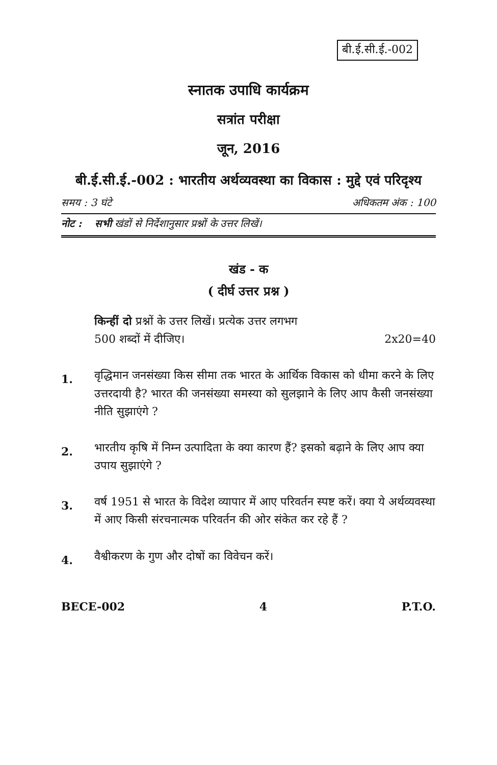बी.ई.सी.ई.-002
स्नातक उपाधि कार्यक्रम
सत्रांत परीक्षा
जून, 2016
बी.ई.सी.ई.-002 : भारतीय अर्थव्यवस्था का विकास : मुद्दे एवं परिदृश्य
समय : 3 घंटे अधिकतम अंक : 100
नोट : सभी खंडों से निर्देशानुसार प्रश्नों के उत्तर लिखें।
खंड - क
( दीर्घ उत्तर प्रश्न )
किन्हीं दो प्रश्नों के उत्तर लिखें। प्रत्येक उत्तर लगभग
500 शब्दों में दीजिए। 2x20=40
1. वृद्धिमान जनसंख्या किस सीमा तक भारत के आर्थिक विकास को धीमा करने के लिए उत्तरदायी है? भारत की जनसंख्या समस्या को सुलझाने के लिए आप कैसी जनसंख्या नीति सुझाएंगे ?
2. भारतीय कृषि में निम्न उत्पादिता के क्या कारण हैं? इसको बढ़ाने के लिए आप क्या उपाय सुझाएंगे ?
3. वर्ष 1951 से भारत के विदेश व्यापार में आए परिवर्तन स्पष्ट करें। क्या ये अर्थव्यवस्था में आए किसी संरचनात्मक परिवर्तन की ओर संकेत कर रहे हैं ?
4. वैश्वीकरण के गुण और दोषों का विवेचन करें।
BECE-002 4 P.T.O.